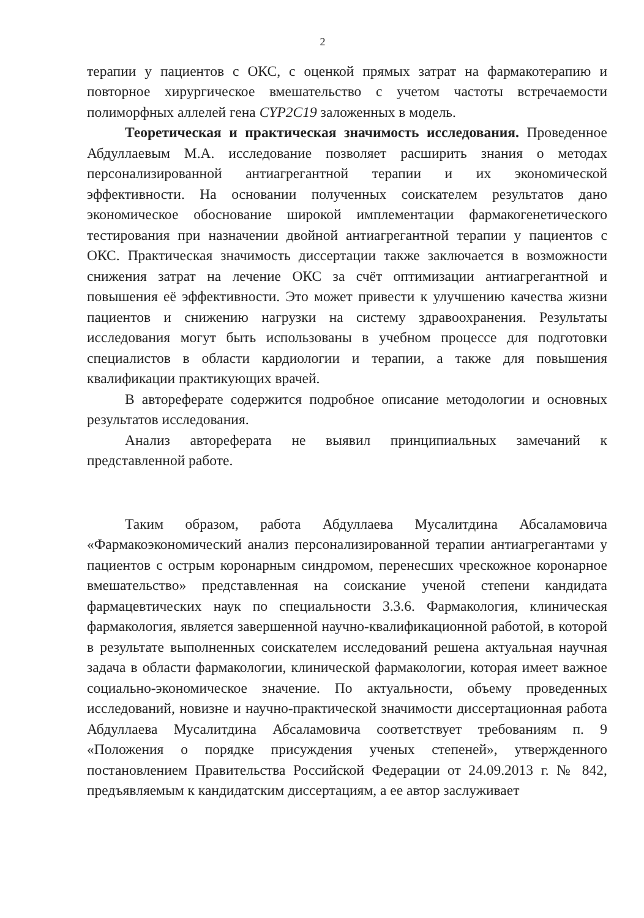2
терапии у пациентов с ОКС, с оценкой прямых затрат на фармакотерапию и повторное хирургическое вмешательство с учетом частоты встречаемости полиморфных аллелей гена CYP2C19 заложенных в модель.
Теоретическая и практическая значимость исследования. Проведенное Абдуллаевым М.А. исследование позволяет расширить знания о методах персонализированной антиагрегантной терапии и их экономической эффективности. На основании полученных соискателем результатов дано экономическое обоснование широкой имплементации фармакогенетического тестирования при назначении двойной антиагрегантной терапии у пациентов с ОКС. Практическая значимость диссертации также заключается в возможности снижения затрат на лечение ОКС за счёт оптимизации антиагрегантной и повышения её эффективности. Это может привести к улучшению качества жизни пациентов и снижению нагрузки на систему здравоохранения. Результаты исследования могут быть использованы в учебном процессе для подготовки специалистов в области кардиологии и терапии, а также для повышения квалификации практикующих врачей.
В автореферате содержится подробное описание методологии и основных результатов исследования.
Анализ автореферата не выявил принципиальных замечаний к представленной работе.
Таким образом, работа Абдуллаева Мусалитдина Абсаламовича «Фармакоэкономический анализ персонализированной терапии антиагрегантами у пациентов с острым коронарным синдромом, перенесших чрескожное коронарное вмешательство» представленная на соискание ученой степени кандидата фармацевтических наук по специальности 3.3.6. Фармакология, клиническая фармакология, является завершенной научно-квалификационной работой, в которой в результате выполненных соискателем исследований решена актуальная научная задача в области фармакологии, клинической фармакологии, которая имеет важное социально-экономическое значение. По актуальности, объему проведенных исследований, новизне и научно-практической значимости диссертационная работа Абдуллаева Мусалитдина Абсаламовича соответствует требованиям п. 9 «Положения о порядке присуждения ученых степеней», утвержденного постановлением Правительства Российской Федерации от 24.09.2013 г. № 842, предъявляемым к кандидатским диссертациям, а ее автор заслуживает